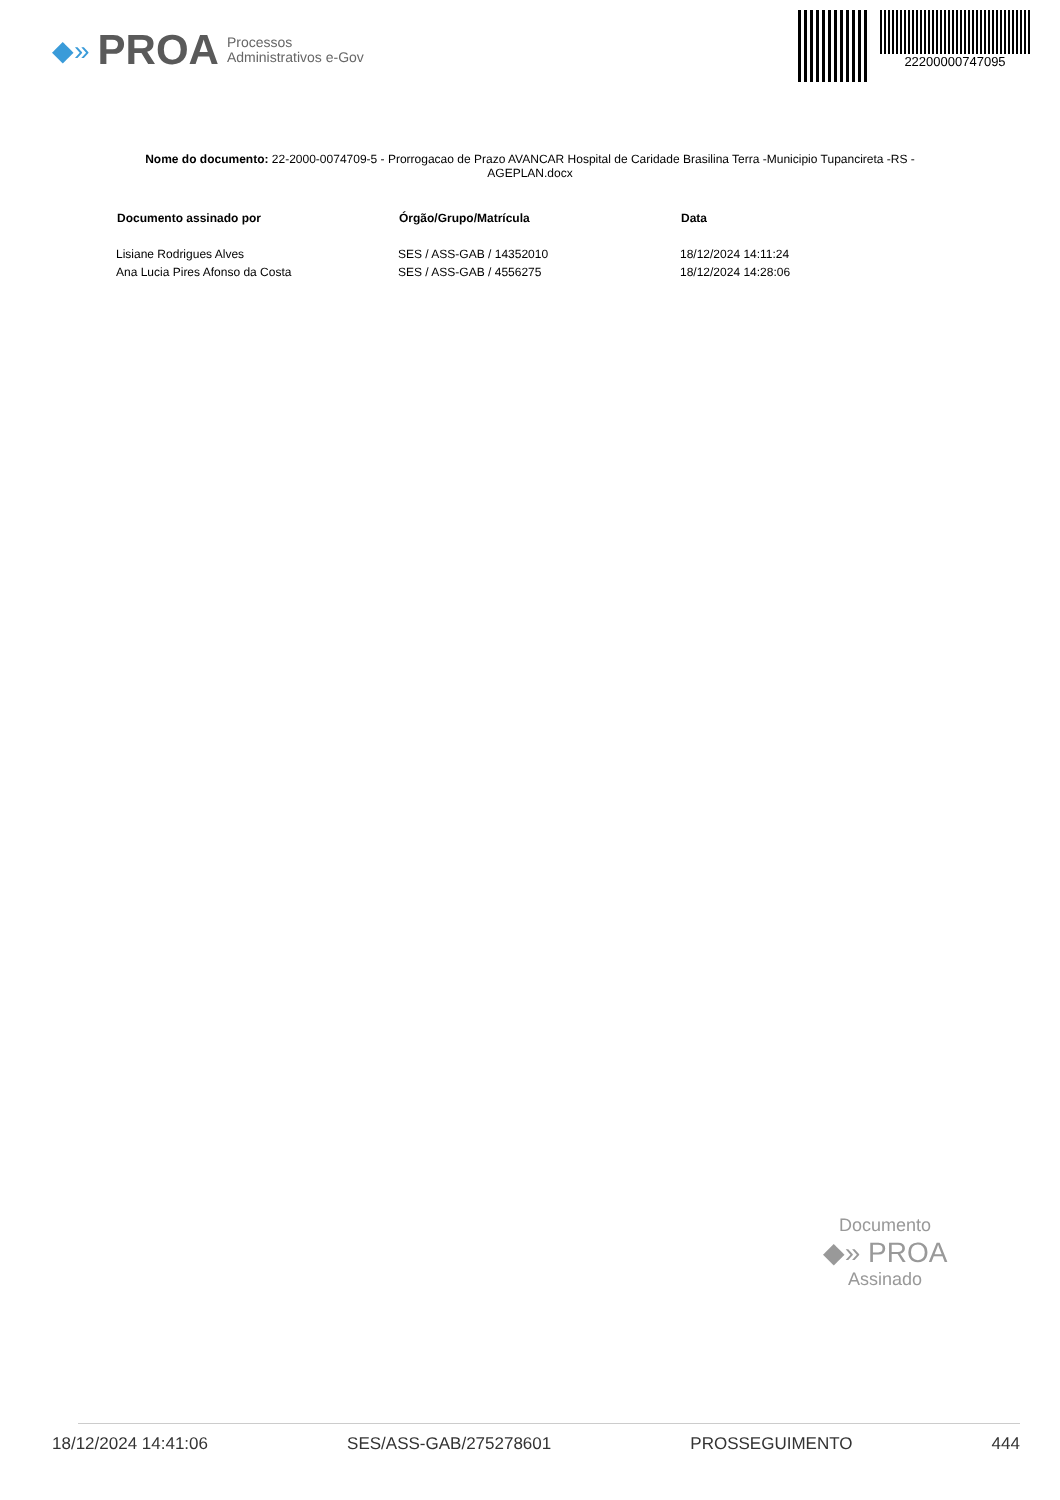◆» PROA Processos
Administrativos e-Gov
22200000747095
Nome do documento: 22-2000-0074709-5 - Prorrogacao de Prazo AVANCAR Hospital de Caridade Brasilina Terra -Municipio Tupancireta -RS - AGEPLAN.docx
| Documento assinado por | Órgão/Grupo/Matrícula | Data |
| --- | --- | --- |
| Lisiane Rodrigues Alves | SES / ASS-GAB / 14352010 | 18/12/2024 14:11:24 |
| Ana Lucia Pires Afonso da Costa | SES / ASS-GAB / 4556275 | 18/12/2024 14:28:06 |
Documento
◆» PROA
Assinado
18/12/2024 14:41:06 SES/ASS-GAB/275278601 PROSSEGUIMENTO 444